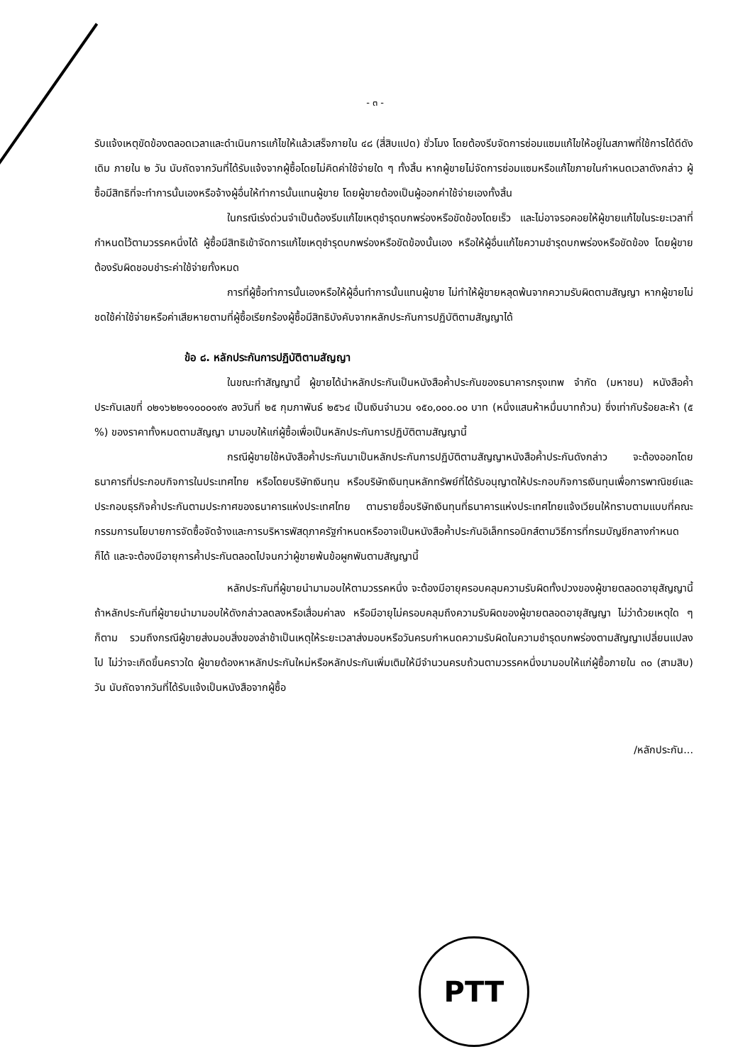- ๓ -
รับแจ้งเหตุขัดข้องตลอดเวลาและดำเนินการแก้ไขให้แล้วเสร็จภายใน ๔๘ (สี่สิบแปด) ชั่วโมง โดยต้องรีบจัดการซ่อมแซมแก้ไขให้อยู่ในสภาพที่ใช้การได้ดีดังเดิม ภายใน ๒ วัน นับถัดจากวันที่ได้รับแจ้งจากผู้ซื้อโดยไม่คิดค่าใช้จ่ายใด ๆ ทั้งสิ้น หากผู้ขายไม่จัดการซ่อมแซมหรือแก้ไขภายในกำหนดเวลาดังกล่าว ผู้ซื้อมีสิทธิที่จะทำการนั้นเองหรือจ้างผู้อื่นให้ทำการนั้นแทนผู้ขาย โดยผู้ขายต้องเป็นผู้ออกค่าใช้จ่ายเองทั้งสิ้น
ในกรณีเร่งด่วนจำเป็นต้องรีบแก้ไขเหตุชำรุดบกพร่องหรือขัดข้องโดยเร็ว และไม่อาจรอคอยให้ผู้ขายแก้ไขในระยะเวลาที่กำหนดไว้ตามวรรคหนึ่งได้ ผู้ซื้อมีสิทธิเข้าจัดการแก้ไขเหตุชำรุดบกพร่องหรือขัดข้องนั้นเอง หรือให้ผู้อื่นแก้ไขความชำรุดบกพร่องหรือขัดข้อง โดยผู้ขายต้องรับผิดชอบชำระค่าใช้จ่ายทั้งหมด
การที่ผู้ซื้อทำการนั้นเองหรือให้ผู้อื่นทำการนั้นแทนผู้ขาย ไม่ทำให้ผู้ขายหลุดพ้นจากความรับผิดตามสัญญา หากผู้ขายไม่ชดใช้ค่าใช้จ่ายหรือค่าเสียหายตามที่ผู้ซื้อเรียกร้องผู้ซื้อมีสิทธิบังคับจากหลักประกันการปฏิบัติตามสัญญาได้
ข้อ ๘. หลักประกันการปฏิบัติตามสัญญา
ในขณะทำสัญญานี้ ผู้ขายได้นำหลักประกันเป็นหนังสือค้ำประกันของธนาคารกรุงเทพ จำกัด (มหาชน) หนังสือค้ำประกันเลขที่ ๐๒๑๖๒๒๑๑๐๐๐๑๙๑ ลงวันที่ ๒๕ กุมภาพันธ์ ๒๕๖๔ เป็นเงินจำนวน ๑๕๐,๐๐๐.๐๐ บาท (หนึ่งแสนห้าหมื่นบาทถ้วน) ซึ่งเท่ากับร้อยละห้า (๕ %) ของราคาทั้งหมดตามสัญญา มามอบให้แก่ผู้ซื้อเพื่อเป็นหลักประกันการปฏิบัติตามสัญญานี้
กรณีผู้ขายใช้หนังสือค้ำประกันมาเป็นหลักประกันการปฏิบัติตามสัญญาหนังสือค้ำประกันดังกล่าว จะต้องออกโดยธนาคารที่ประกอบกิจการในประเทศไทย หรือโดยบริษัทเงินทุน หรือบริษัทเงินทุนหลักทรัพย์ที่ได้รับอนุญาตให้ประกอบกิจการเงินทุนเพื่อการพาณิชย์และประกอบธุรกิจค้ำประกันตามประกาศของธนาคารแห่งประเทศไทย ตามรายชื่อบริษัทเงินทุนที่ธนาคารแห่งประเทศไทยแจ้งเวียนให้ทราบตามแบบที่คณะกรรมการนโยบายการจัดซื้อจัดจ้างและการบริหารพัสดุภาครัฐกำหนดหรืออาจเป็นหนังสือค้ำประกันอิเล็กทรอนิกส์ตามวิธีการที่กรมบัญชีกลางกำหนดก็ได้ และจะต้องมีอายุการค้ำประกันตลอดไปจนกว่าผู้ขายพ้นข้อผูกพันตามสัญญานี้
หลักประกันที่ผู้ขายนำมามอบให้ตามวรรคหนึ่ง จะต้องมีอายุครอบคลุมความรับผิดทั้งปวงของผู้ขายตลอดอายุสัญญานี้ ถ้าหลักประกันที่ผู้ขายนำมามอบให้ดังกล่าวลดลงหรือเสื่อมค่าลง หรือมีอายุไม่ครอบคลุมถึงความรับผิดของผู้ขายตลอดอายุสัญญา ไม่ว่าด้วยเหตุใด ๆ ก็ตาม รวมถึงกรณีผู้ขายส่งมอบสิ่งของล่าช้าเป็นเหตุให้ระยะเวลาส่งมอบหรือวันครบกำหนดความรับผิดในความชำรุดบกพร่องตามสัญญาเปลี่ยนแปลงไป ไม่ว่าจะเกิดขึ้นคราวใด ผู้ขายต้องหาหลักประกันใหม่หรือหลักประกันเพิ่มเติมให้มีจำนวนครบถ้วนตามวรรคหนึ่งมามอบให้แก่ผู้ซื้อภายใน ๓๐ (สามสิบ) วัน นับถัดจากวันที่ได้รับแจ้งเป็นหนังสือจากผู้ซื้อ
/หลักประกัน...
PTT